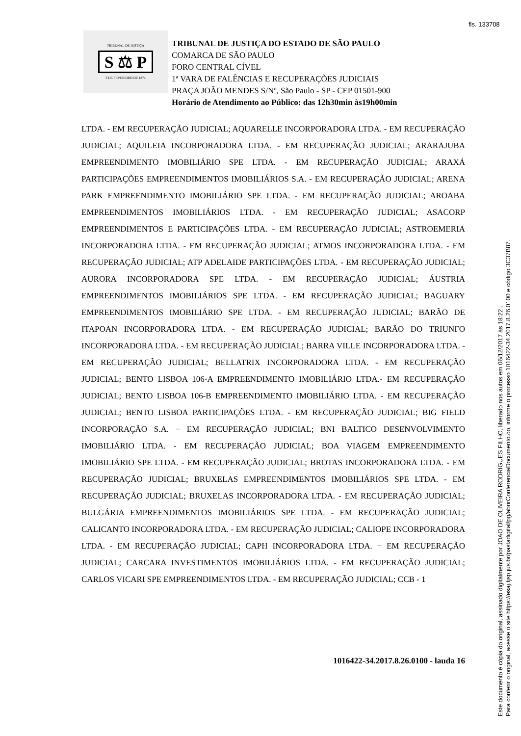fls. 133708
TRIBUNAL DE JUSTIÇA
S ⚖ P
3 DE FEVEREIRO DE 1874
TRIBUNAL DE JUSTIÇA DO ESTADO DE SÃO PAULO
COMARCA DE SÃO PAULO
FORO CENTRAL CÍVEL
1ª VARA DE FALÊNCIAS E RECUPERAÇÕES JUDICIAIS
PRAÇA JOÃO MENDES S/Nº, São Paulo - SP - CEP 01501-900
Horário de Atendimento ao Público: das 12h30min às19h00min
LTDA. - EM RECUPERAÇÃO JUDICIAL; AQUARELLE INCORPORADORA LTDA. - EM RECUPERAÇÃO JUDICIAL; AQUILEIA INCORPORADORA LTDA. - EM RECUPERAÇÃO JUDICIAL; ARARAJUBA EMPREENDIMENTO IMOBILIÁRIO SPE LTDA. - EM RECUPERAÇÃO JUDICIAL; ARAXÁ PARTICIPAÇÕES EMPREENDIMENTOS IMOBILIÁRIOS S.A. - EM RECUPERAÇÃO JUDICIAL; ARENA PARK EMPREENDIMENTO IMOBILIÁRIO SPE LTDA. - EM RECUPERAÇÃO JUDICIAL; AROABA EMPREENDIMENTOS IMOBILIÁRIOS LTDA. - EM RECUPERAÇÃO JUDICIAL; ASACORP EMPREENDIMENTOS E PARTICIPAÇÕES LTDA. - EM RECUPERAÇÃO JUDICIAL; ASTROEMERIA INCORPORADORA LTDA. - EM RECUPERAÇÃO JUDICIAL; ATMOS INCORPORADORA LTDA. - EM RECUPERAÇÃO JUDICIAL; ATP ADELAIDE PARTICIPAÇÕES LTDA. - EM RECUPERAÇÃO JUDICIAL; AURORA INCORPORADORA SPE LTDA. - EM RECUPERAÇÃO JUDICIAL; ÁUSTRIA EMPREENDIMENTOS IMOBILIÁRIOS SPE LTDA. - EM RECUPERAÇÃO JUDICIAL; BAGUARY EMPREENDIMENTOS IMOBILIÁRIO SPE LTDA. - EM RECUPERAÇÃO JUDICIAL; BARÃO DE ITAPOAN INCORPORADORA LTDA. - EM RECUPERAÇÃO JUDICIAL; BARÃO DO TRIUNFO INCORPORADORA LTDA. - EM RECUPERAÇÃO JUDICIAL; BARRA VILLE INCORPORADORA LTDA. - EM RECUPERAÇÃO JUDICIAL; BELLATRIX INCORPORADORA LTDA. - EM RECUPERAÇÃO JUDICIAL; BENTO LISBOA 106-A EMPREENDIMENTO IMOBILIÁRIO LTDA.- EM RECUPERAÇÃO JUDICIAL; BENTO LISBOA 106-B EMPREENDIMENTO IMOBILIÁRIO LTDA. - EM RECUPERAÇÃO JUDICIAL; BENTO LISBOA PARTICIPAÇÕES LTDA. - EM RECUPERAÇÃO JUDICIAL; BIG FIELD INCORPORAÇÃO S.A. − EM RECUPERAÇÃO JUDICIAL; BNI BALTICO DESENVOLVIMENTO IMOBILIÁRIO LTDA. - EM RECUPERAÇÃO JUDICIAL; BOA VIAGEM EMPREENDIMENTO IMOBILIÁRIO SPE LTDA. - EM RECUPERAÇÃO JUDICIAL; BROTAS INCORPORADORA LTDA. - EM RECUPERAÇÃO JUDICIAL; BRUXELAS EMPREENDIMENTOS IMOBILIÁRIOS SPE LTDA. - EM RECUPERAÇÃO JUDICIAL; BRUXELAS INCORPORADORA LTDA. - EM RECUPERAÇÃO JUDICIAL; BULGÁRIA EMPREENDIMENTOS IMOBILIÁRIOS SPE LTDA. - EM RECUPERAÇÃO JUDICIAL; CALICANTO INCORPORADORA LTDA. - EM RECUPERAÇÃO JUDICIAL; CALIOPE INCORPORADORA LTDA. - EM RECUPERAÇÃO JUDICIAL; CAPH INCORPORADORA LTDA. − EM RECUPERAÇÃO JUDICIAL; CARCARA INVESTIMENTOS IMOBILIÁRIOS LTDA. - EM RECUPERAÇÃO JUDICIAL; CARLOS VICARI SPE EMPREENDIMENTOS LTDA. - EM RECUPERAÇÃO JUDICIAL; CCB - 1
1016422-34.2017.8.26.0100 - lauda 16
Este documento é cópia do original, assinado digitalmente por JOAO DE OLIVEIRA RODRIGUES FILHO, liberado nos autos em 06/12/2017 às 18:22 .
Para conferir o original, acesse o site https://esaj.tjsp.jus.br/pastadigital/pg/abrirConferenciaDocumento.do, informe o processo 1016422-34.2017.8.26.0100 e código 3C37B87.